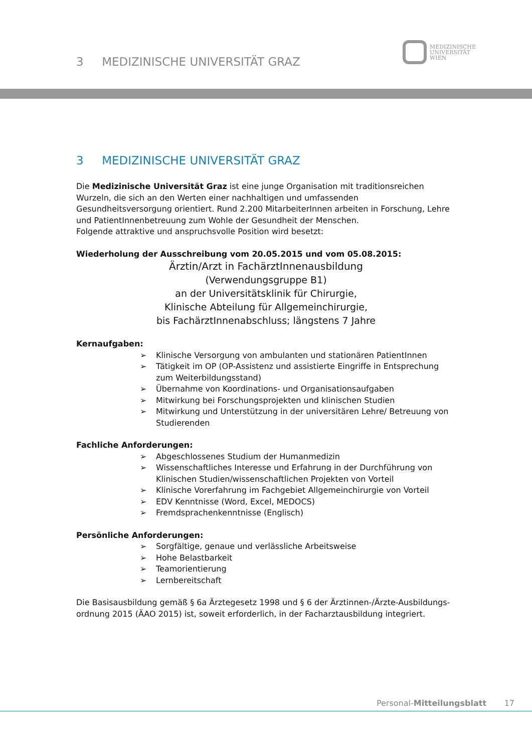3 MEDIZINISCHE UNIVERSITÄT GRAZ
MEDIZINISCHE
UNIVERSITÄT
WIEN
3 MEDIZINISCHE UNIVERSITÄT GRAZ
Die Medizinische Universität Graz ist eine junge Organisation mit traditionsreichen Wurzeln, die sich an den Werten einer nachhaltigen und umfassenden Gesundheitsversorgung orientiert. Rund 2.200 MitarbeiterInnen arbeiten in Forschung, Lehre und PatientInnenbetreuung zum Wohle der Gesundheit der Menschen.
Folgende attraktive und anspruchsvolle Position wird besetzt:
Wiederholung der Ausschreibung vom 20.05.2015 und vom 05.08.2015:
Ärztin/Arzt in FachärztInnenausbildung
(Verwendungsgruppe B1)
an der Universitätsklinik für Chirurgie,
Klinische Abteilung für Allgemeinchirurgie,
bis FachärztInnenabschluss; längstens 7 Jahre
Kernaufgaben:
➢ Klinische Versorgung von ambulanten und stationären PatientInnen
➢ Tätigkeit im OP (OP-Assistenz und assistierte Eingriffe in Entsprechung zum Weiterbildungsstand)
➢ Übernahme von Koordinations- und Organisationsaufgaben
➢ Mitwirkung bei Forschungsprojekten und klinischen Studien
➢ Mitwirkung und Unterstützung in der universitären Lehre/ Betreuung von Studierenden
Fachliche Anforderungen:
➢ Abgeschlossenes Studium der Humanmedizin
➢ Wissenschaftliches Interesse und Erfahrung in der Durchführung von Klinischen Studien/wissenschaftlichen Projekten von Vorteil
➢ Klinische Vorerfahrung im Fachgebiet Allgemeinchirurgie von Vorteil
➢ EDV Kenntnisse (Word, Excel, MEDOCS)
➢ Fremdsprachenkenntnisse (Englisch)
Persönliche Anforderungen:
➢ Sorgfältige, genaue und verlässliche Arbeitsweise
➢ Hohe Belastbarkeit
➢ Teamorientierung
➢ Lernbereitschaft
Die Basisausbildung gemäß § 6a Ärztegesetz 1998 und § 6 der Ärztinnen-/Ärzte-Ausbildungs-
ordnung 2015 (ÄAO 2015) ist, soweit erforderlich, in der Facharztausbildung integriert.
Personal-Mitteilungsblatt 17